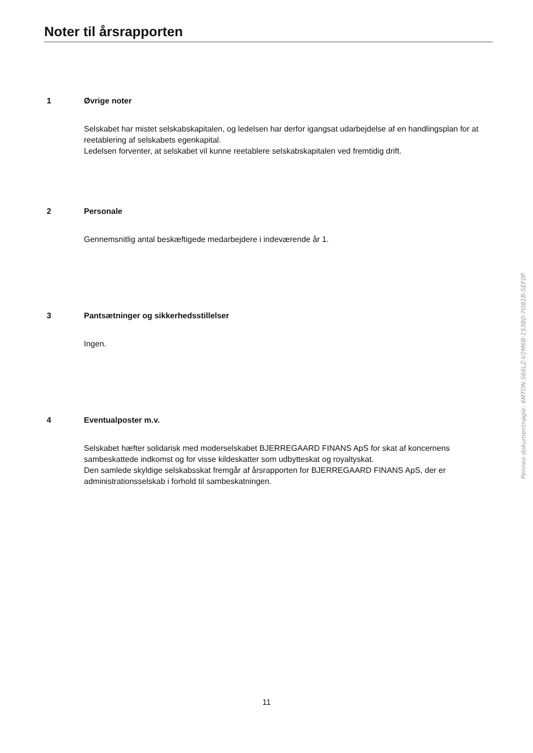Noter til årsrapporten
1 Øvrige noter
Selskabet har mistet selskabskapitalen, og ledelsen har derfor igangsat udarbejdelse af en handlingsplan for at reetablering af selskabets egenkapital.
Ledelsen forventer, at selskabet vil kunne reetablere selskabskapitalen ved fremtidig drift.
2 Personale
Gennemsnitlig antal beskæftigede medarbejdere i indeværende år 1.
3 Pantsætninger og sikkerhedsstillelser
Ingen.
4 Eventualposter m.v.
Selskabet hæfter solidarisk med moderselskabet BJERREGAARD FINANS ApS for skat af koncernens sambeskattede indkomst og for visse kildeskatter som udbytteskat og royaltyskat.
Den samlede skyldige selskabsskat fremgår af årsrapporten for BJERREGAARD FINANS ApS, der er administrationsselskab i forhold til sambeskatningen.
Penneo dokumentnøgle: 4MTDN-S66LZ-V2M6B-1S3B0-7O81B-SEF0P
11